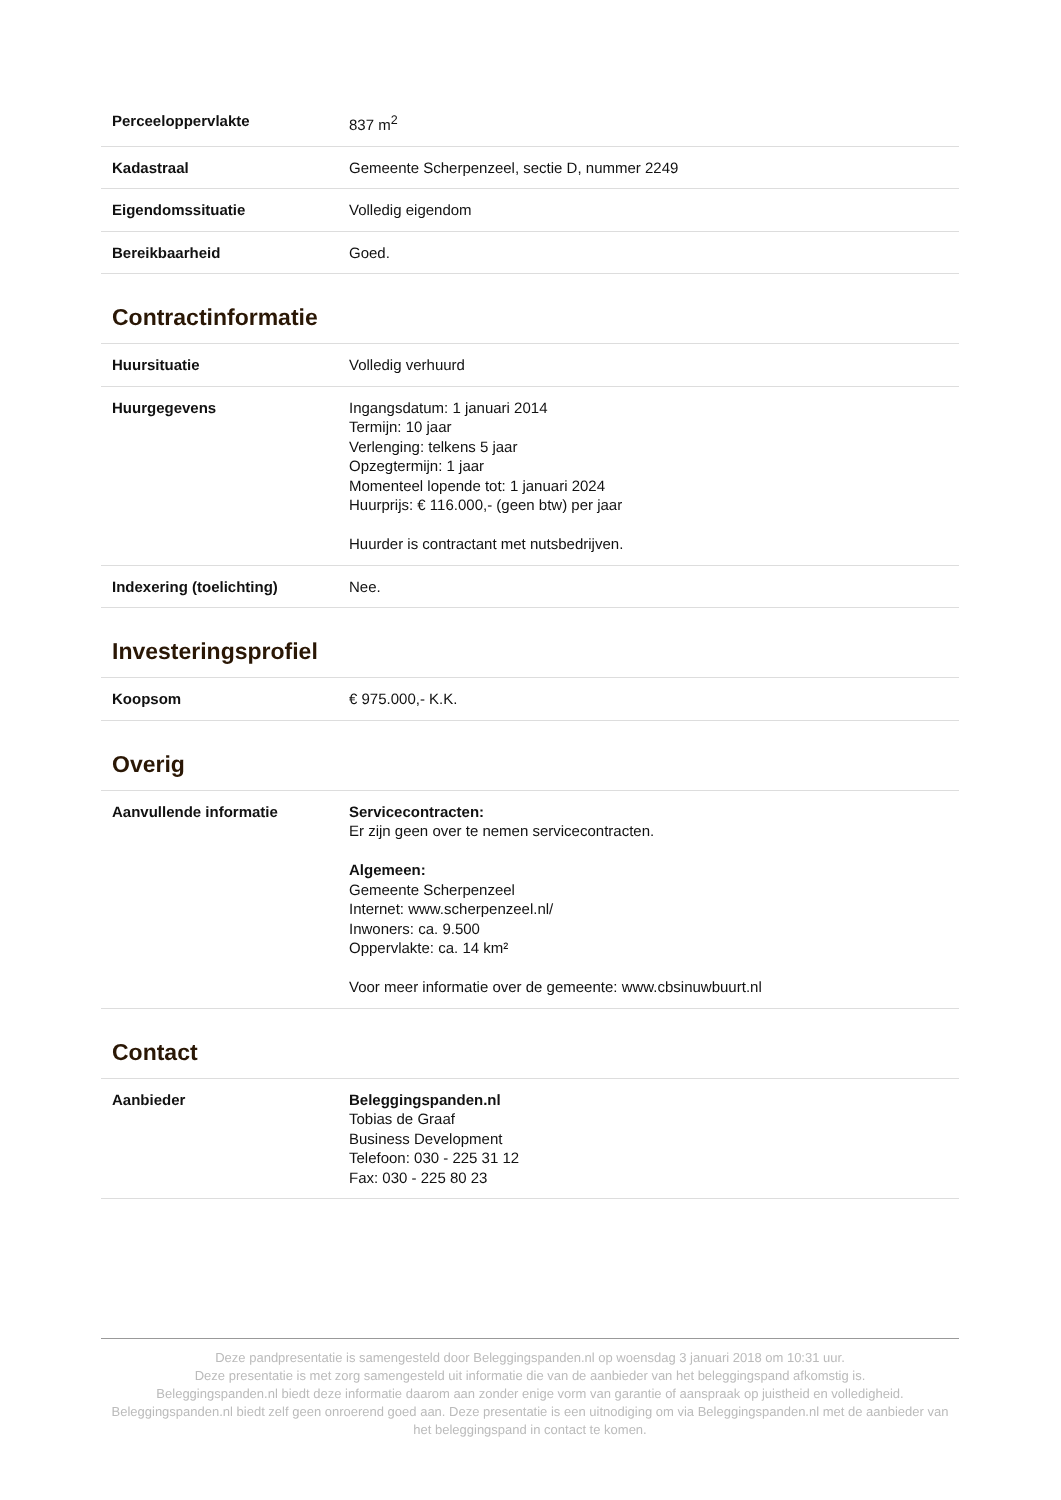| Perceeloppervlakte | 837 m<sup>2</sup> |
| Kadastraal | Gemeente Scherpenzeel, sectie D, nummer 2249 |
| Eigendomssituatie | Volledig eigendom |
| Bereikbaarheid | Goed. |
Contractinformatie
| Huursituatie | Volledig verhuurd |
| Huurgegevens | Ingangsdatum: 1 januari 2014 Termijn: 10 jaar Verlenging: telkens 5 jaar Opzegtermijn: 1 jaar Momenteel lopende tot: 1 januari 2024 Huurprijs: € 116.000,- (geen btw) per jaar Huurder is contractant met nutsbedrijven. |
| Indexering (toelichting) | Nee. |
Investeringsprofiel
| Koopsom | € 975.000,- K.K. |
Overig
| Aanvullende informatie | Servicecontracten: Er zijn geen over te nemen servicecontracten. Algemeen: Gemeente Scherpenzeel Internet: www.scherpenzeel.nl/ Inwoners: ca. 9.500 Oppervlakte: ca. 14 km² Voor meer informatie over de gemeente: www.cbsinuwbuurt.nl |
Contact
| Aanbieder | Beleggingspanden.nl Tobias de Graaf Business Development Telefoon: 030 - 225 31 12 Fax: 030 - 225 80 23 |
Deze pandpresentatie is samengesteld door Beleggingspanden.nl op woensdag 3 januari 2018 om 10:31 uur.
Deze presentatie is met zorg samengesteld uit informatie die van de aanbieder van het beleggingspand afkomstig is.
Beleggingspanden.nl biedt deze informatie daarom aan zonder enige vorm van garantie of aanspraak op juistheid en volledigheid.
Beleggingspanden.nl biedt zelf geen onroerend goed aan. Deze presentatie is een uitnodiging om via Beleggingspanden.nl met de aanbieder van het beleggingspand in contact te komen.